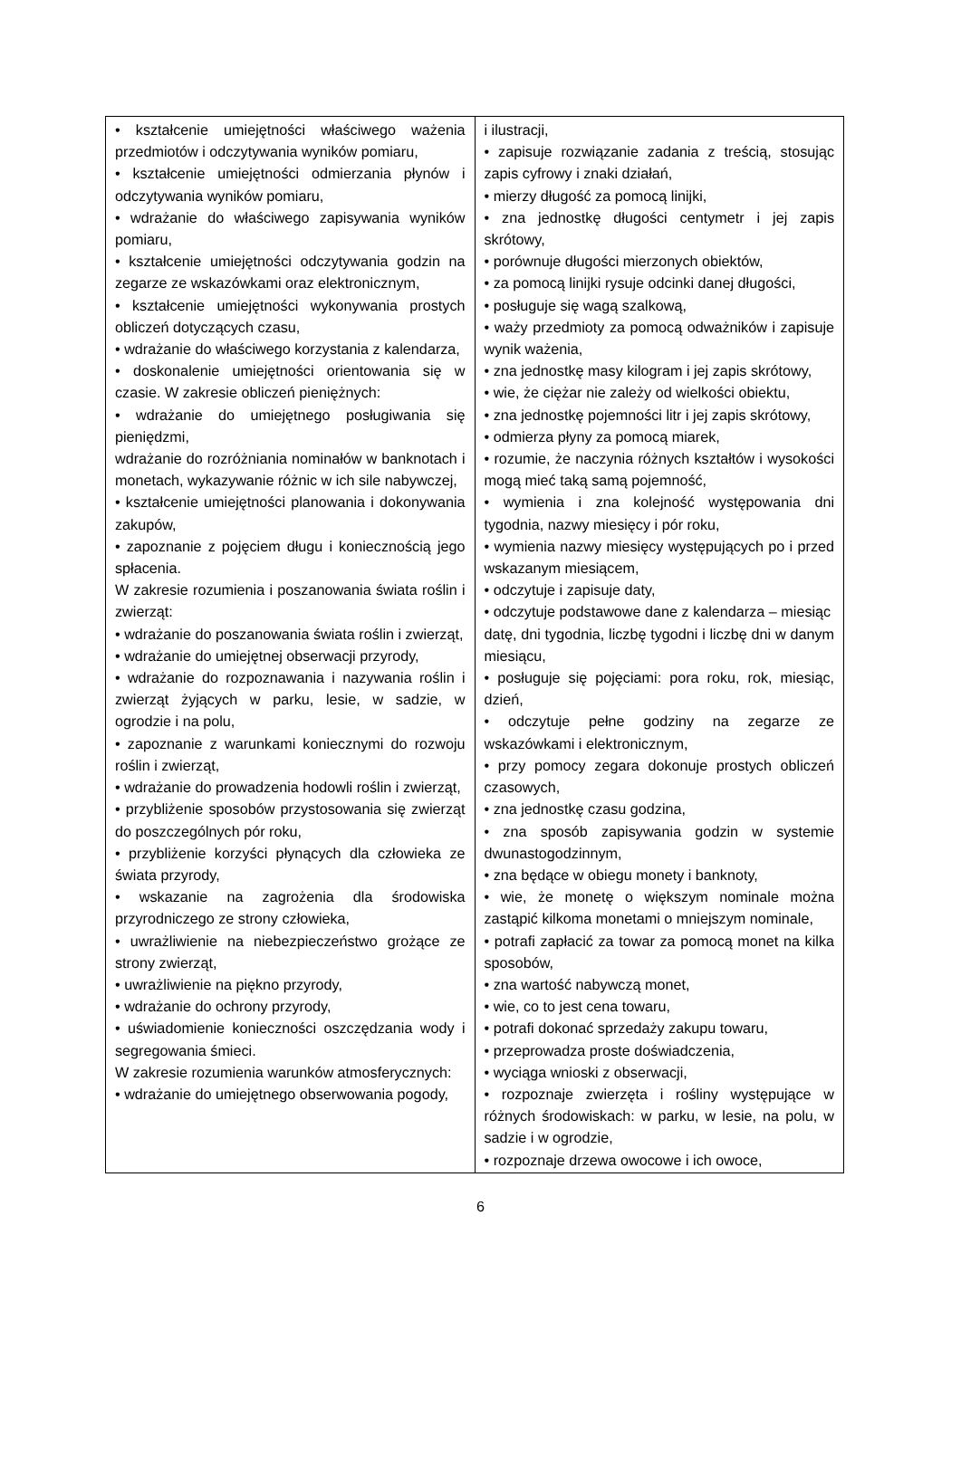| • kształcenie umiejętności właściwego ważenia przedmiotów i odczytywania wyników pomiaru, • kształcenie umiejętności odmierzania płynów i odczytywania wyników pomiaru, • wdrażanie do właściwego zapisywania wyników pomiaru, • kształcenie umiejętności odczytywania godzin na zegarze ze wskazówkami oraz elektronicznym, • kształcenie umiejętności wykonywania prostych obliczeń dotyczących czasu, • wdrażanie do właściwego korzystania z kalendarza, • doskonalenie umiejętności orientowania się w czasie. W zakresie obliczeń pieniężnych: • wdrażanie do umiejętnego posługiwania się pieniędzmi, wdrażanie do rozróżniania nominałów w banknotach i monetach, wykazywanie różnic w ich sile nabywczej, • kształcenie umiejętności planowania i dokonywania zakupów, • zapoznanie z pojęciem długu i koniecznością jego spłacenia. W zakresie rozumienia i poszanowania świata roślin i zwierząt: • wdrażanie do poszanowania świata roślin i zwierząt, • wdrażanie do umiejętnej obserwacji przyrody, • wdrażanie do rozpoznawania i nazywania roślin i zwierząt żyjących w parku, lesie, w sadzie, w ogrodzie i na polu, • zapoznanie z warunkami koniecznymi do rozwoju roślin i zwierząt, • wdrażanie do prowadzenia hodowli roślin i zwierząt, • przybliżenie sposobów przystosowania się zwierząt do poszczególnych pór roku, • przybliżenie korzyści płynących dla człowieka ze świata przyrody, • wskazanie na zagrożenia dla środowiska przyrodniczego ze strony człowieka, • uwrażliwienie na niebezpieczeństwo grożące ze strony zwierząt, • uwrażliwienie na piękno przyrody, • wdrażanie do ochrony przyrody, • uświadomienie konieczności oszczędzania wody i segregowania śmieci. W zakresie rozumienia warunków atmosferycznych: • wdrażanie do umiejętnego obserwowania pogody, | i ilustracji, • zapisuje rozwiązanie zadania z treścią, stosując zapis cyfrowy i znaki działań, • mierzy długość za pomocą linijki, • zna jednostkę długości centymetr i jej zapis skrótowy, • porównuje długości mierzonych obiektów, • za pomocą linijki rysuje odcinki danej długości, • posługuje się wagą szalkową, • waży przedmioty za pomocą odważników i zapisuje wynik ważenia, • zna jednostkę masy kilogram i jej zapis skrótowy, • wie, że ciężar nie zależy od wielkości obiektu, • zna jednostkę pojemności litr i jej zapis skrótowy, • odmierza płyny za pomocą miarek, • rozumie, że naczynia różnych kształtów i wysokości mogą mieć taką samą pojemność, • wymienia i zna kolejność występowania dni tygodnia, nazwy miesięcy i pór roku, • wymienia nazwy miesięcy występujących po i przed wskazanym miesiącem, • odczytuje i zapisuje daty, • odczytuje podstawowe dane z kalendarza – miesiąc datę, dni tygodnia, liczbę tygodni i liczbę dni w danym miesiącu, • posługuje się pojęciami: pora roku, rok, miesiąc, dzień, • odczytuje pełne godziny na zegarze ze wskazówkami i elektronicznym, • przy pomocy zegara dokonuje prostych obliczeń czasowych, • zna jednostkę czasu godzina, • zna sposób zapisywania godzin w systemie dwunastogodzinnym, • zna będące w obiegu monety i banknoty, • wie, że monetę o większym nominale można zastąpić kilkoma monetami o mniejszym nominale, • potrafi zapłacić za towar za pomocą monet na kilka sposobów, • zna wartość nabywczą monet, • wie, co to jest cena towaru, • potrafi dokonać sprzedaży zakupu towaru, • przeprowadza proste doświadczenia, • wyciąga wnioski z obserwacji, • rozpoznaje zwierzęta i rośliny występujące w różnych środowiskach: w parku, w lesie, na polu, w sadzie i w ogrodzie, • rozpoznaje drzewa owocowe i ich owoce, |
6